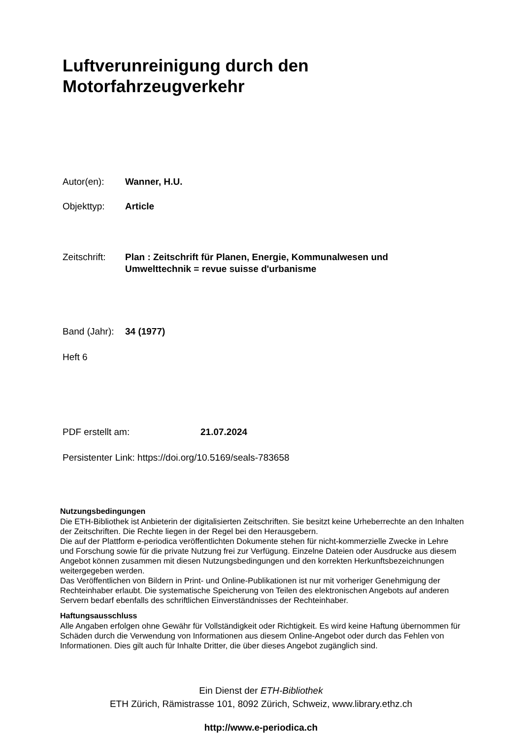Luftverunreinigung durch den
Motorfahrzeugverkehr
Autor(en): Wanner, H.U.
Objekttyp: Article
Zeitschrift: Plan : Zeitschrift für Planen, Energie, Kommunalwesen und
Umwelttechnik = revue suisse d'urbanisme
Band (Jahr): 34 (1977)
Heft 6
PDF erstellt am: 21.07.2024
Persistenter Link: https://doi.org/10.5169/seals-783658
Nutzungsbedingungen
Die ETH-Bibliothek ist Anbieterin der digitalisierten Zeitschriften. Sie besitzt keine Urheberrechte an den Inhalten der Zeitschriften. Die Rechte liegen in der Regel bei den Herausgebern.
Die auf der Plattform e-periodica veröffentlichten Dokumente stehen für nicht-kommerzielle Zwecke in Lehre und Forschung sowie für die private Nutzung frei zur Verfügung. Einzelne Dateien oder Ausdrucke aus diesem Angebot können zusammen mit diesen Nutzungsbedingungen und den korrekten Herkunftsbezeichnungen weitergegeben werden.
Das Veröffentlichen von Bildern in Print- und Online-Publikationen ist nur mit vorheriger Genehmigung der Rechteinhaber erlaubt. Die systematische Speicherung von Teilen des elektronischen Angebots auf anderen Servern bedarf ebenfalls des schriftlichen Einverständnisses der Rechteinhaber.
Haftungsausschluss
Alle Angaben erfolgen ohne Gewähr für Vollständigkeit oder Richtigkeit. Es wird keine Haftung übernommen für Schäden durch die Verwendung von Informationen aus diesem Online-Angebot oder durch das Fehlen von Informationen. Dies gilt auch für Inhalte Dritter, die über dieses Angebot zugänglich sind.
Ein Dienst der ETH-Bibliothek
ETH Zürich, Rämistrasse 101, 8092 Zürich, Schweiz, www.library.ethz.ch
http://www.e-periodica.ch